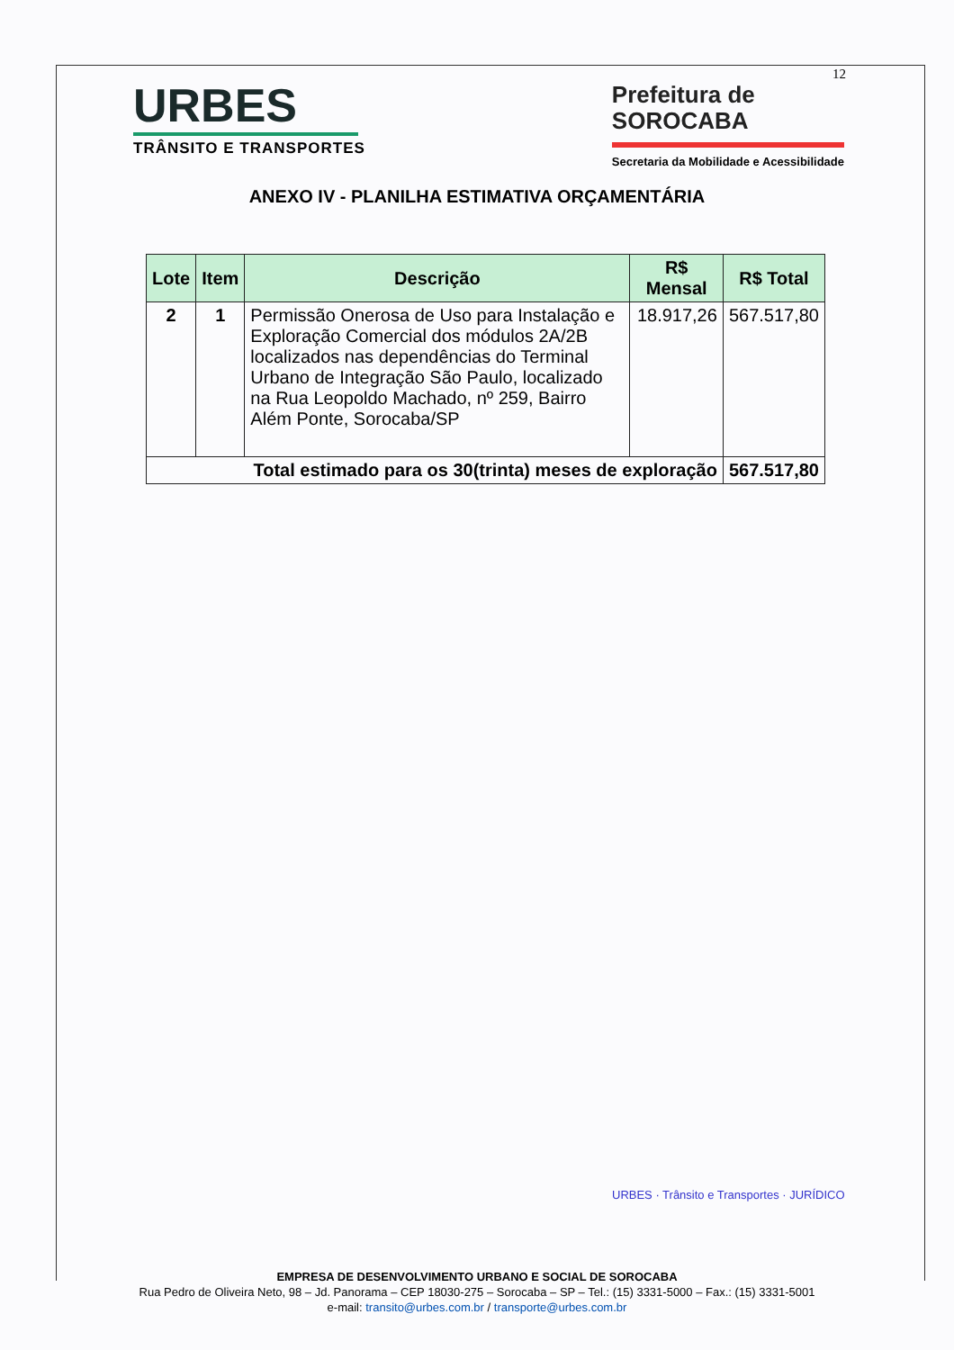12
URBES
TRÂNSITO E TRANSPORTES
Prefeitura de
SOROCABA
Secretaria da Mobilidade e Acessibilidade
ANEXO IV - PLANILHA ESTIMATIVA ORÇAMENTÁRIA
| Lote | Item | Descrição | R$ Mensal | R$ Total |
| --- | --- | --- | --- | --- |
| 2 | 1 | Permissão Onerosa de Uso para Instalação e Exploração Comercial dos módulos 2A/2B localizados nas dependências do Terminal Urbano de Integração São Paulo, localizado na Rua Leopoldo Machado, nº 259, Bairro Além Ponte, Sorocaba/SP | 18.917,26 | 567.517,80 |
| Total estimado para os 30(trinta) meses de exploração | | | | 567.517,80 |
URBES · Trânsito e Transportes · JURÍDICO
EMPRESA DE DESENVOLVIMENTO URBANO E SOCIAL DE SOROCABA
Rua Pedro de Oliveira Neto, 98 – Jd. Panorama – CEP 18030-275 – Sorocaba – SP – Tel.: (15) 3331-5000 – Fax.: (15) 3331-5001
e-mail: transito@urbes.com.br / transporte@urbes.com.br